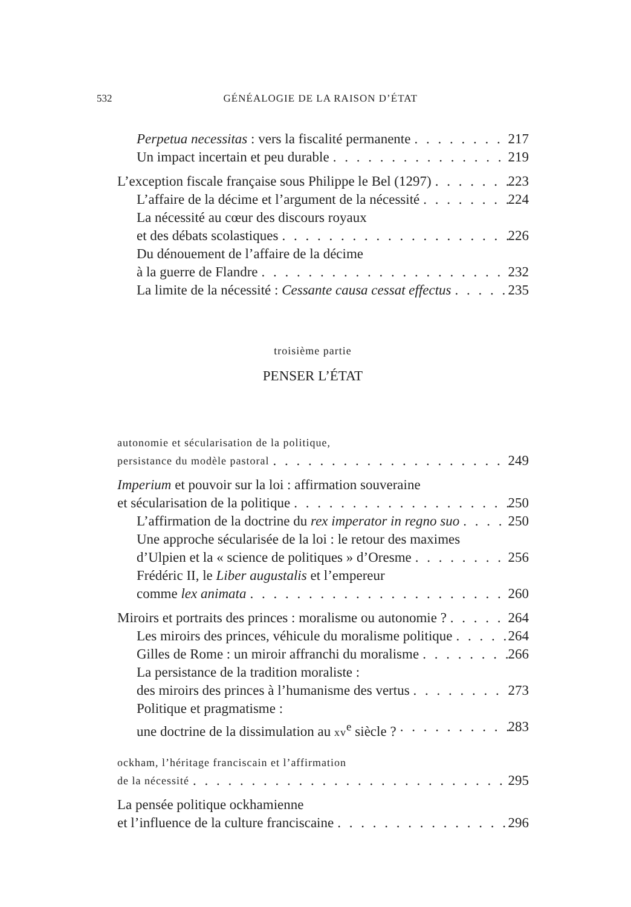532 GÉNÉALOGIE DE LA RAISON D’ÉTAT
Perpetua necessitas : vers la fiscalité permanente 217
Un impact incertain et peu durable 219
L’exception fiscale française sous Philippe le Bel (1297) 223
L’affaire de la décime et l’argument de la nécessité 224
La nécessité au cœur des discours royaux
et des débats scolastiques 226
Du dénouement de l’affaire de la décime
à la guerre de Flandre 232
La limite de la nécessité : Cessante causa cessat effectus 235
troisième partie
PENSER L’ÉTAT
autonomie et sécularisation de la politique,
persistance du modèle pastoral 249
Imperium et pouvoir sur la loi : affirmation souveraine
et sécularisation de la politique 250
L’affirmation de la doctrine du rex imperator in regno suo 250
Une approche sécularisée de la loi : le retour des maximes
d’Ulpien et la « science de politiques » d’Oresme 256
Frédéric II, le Liber augustalis et l’empereur
comme lex animata 260
Miroirs et portraits des princes : moralisme ou autonomie ? 264
Les miroirs des princes, véhicule du moralisme politique 264
Gilles de Rome : un miroir affranchi du moralisme 266
La persistance de la tradition moraliste :
des miroirs des princes à l’humanisme des vertus 273
Politique et pragmatisme :
une doctrine de la dissimulation au xv<sup>e</sup> siècle ? 283
ockham, l’héritage franciscain et l’affirmation
de la nécessité 295
La pensée politique ockhamienne
et l’influence de la culture franciscaine 296